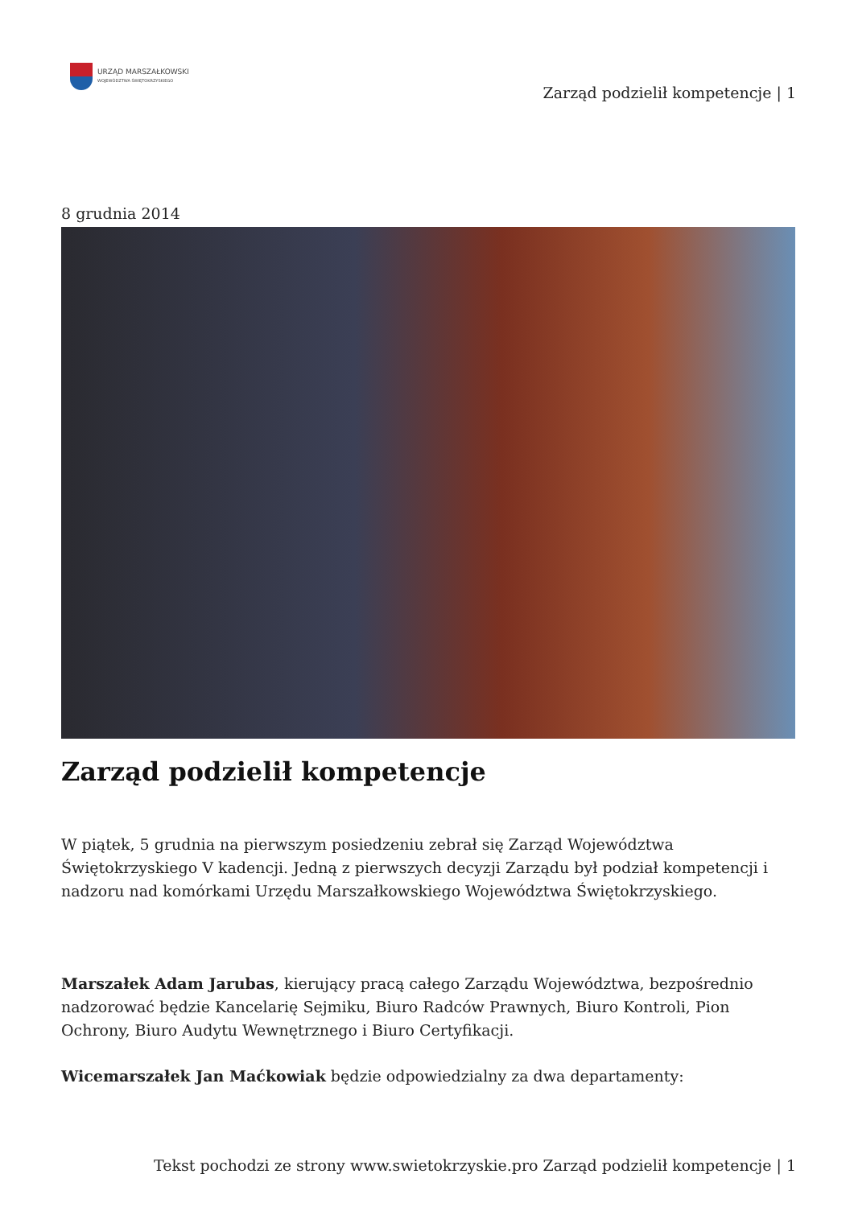URZĄD MARSZAŁKOWSKI
WOJEWÓDZTWA ŚWIĘTOKRZYSKIEGO
Zarząd podzielił kompetencje | 1
8 grudnia 2014
Zarząd podzielił kompetencje
W piątek, 5 grudnia na pierwszym posiedzeniu zebrał się Zarząd Województwa Świętokrzyskiego V kadencji. Jedną z pierwszych decyzji Zarządu był podział kompetencji i nadzoru nad komórkami Urzędu Marszałkowskiego Województwa Świętokrzyskiego.
Marszałek Adam Jarubas, kierujący pracą całego Zarządu Województwa, bezpośrednio nadzorować będzie Kancelarię Sejmiku, Biuro Radców Prawnych, Biuro Kontroli, Pion Ochrony, Biuro Audytu Wewnętrznego i Biuro Certyfikacji.
Wicemarszałek Jan Maćkowiak będzie odpowiedzialny za dwa departamenty:
Tekst pochodzi ze strony www.swietokrzyskie.pro Zarząd podzielił kompetencje | 1